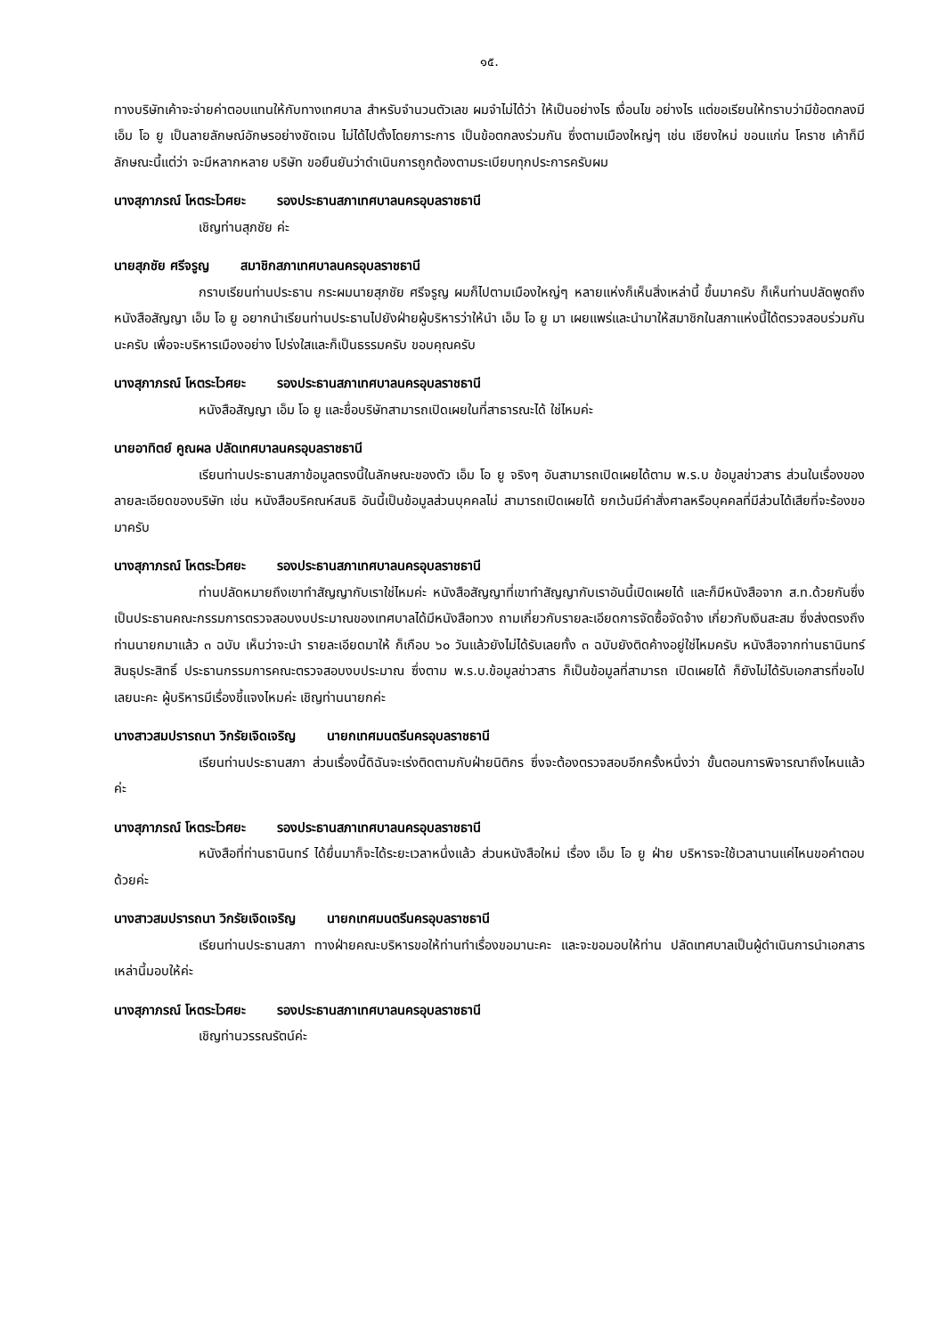๑๕.
ทางบริษัทเค้าจะจ่ายค่าตอบแทนให้กับทางเทศบาล สำหรับจำนวนตัวเลข ผมจำไม่ได้ว่า ให้เป็นอย่างไร เงื่อนไข อย่างไร แต่ขอเรียนให้ทราบว่ามีข้อตกลงมี เอ็ม โอ ยู เป็นลายลักษณ์อักษรอย่างชัดเจน ไม่ได้ไปตั้งโดยภาระการ เป็นข้อตกลงร่วมกัน ซึ่งตามเมืองใหญ่ๆ เช่น เชียงใหม่ ขอนแก่น โคราช เค้าก็มีลักษณะนี้แต่ว่า จะมีหลากหลาย บริษัท ขอยืนยันว่าดำเนินการถูกต้องตามระเบียบทุกประการครับผม
นางสุภาภรณ์ โหตระไวศยะ รองประธานสภาเทศบาลนครอุบลราชธานี
เชิญท่านสุภชัย ค่ะ
นายสุภชัย ศรีจรูญ สมาชิกสภาเทศบาลนครอุบลราชธานี
กราบเรียนท่านประธาน กระผมนายสุภชัย ศรีจรูญ ผมก็ไปตามเมืองใหญ่ๆ หลายแห่งก็เห็นสิ่งเหล่านี้ ขึ้นมาครับ ก็เห็นท่านปลัดพูดถึงหนังสือสัญญา เอ็ม โอ ยู อยากนำเรียนท่านประธานไปยังฝ่ายผู้บริหารว่าให้นำ เอ็ม โอ ยู มา เผยแพร่และนำมาให้สมาชิกในสภาแห่งนี้ได้ตรวจสอบร่วมกันนะครับ เพื่อจะบริหารเมืองอย่าง โปร่งใสและก็เป็นธรรมครับ ขอบคุณครับ
นางสุภาภรณ์ โหตระไวศยะ รองประธานสภาเทศบาลนครอุบลราชธานี
หนังสือสัญญา เอ็ม โอ ยู และชื่อบริษัทสามารถเปิดเผยในที่สาธารณะได้ ใช่ไหมค่ะ
นายอาทิตย์ คูณผล ปลัดเทศบาลนครอุบลราชธานี
เรียนท่านประธานสภาข้อมูลตรงนี้ในลักษณะของตัว เอ็ม โอ ยู จริงๆ อันสามารถเปิดเผยได้ตาม พ.ร.บ ข้อมูลข่าวสาร ส่วนในเรื่องของลายละเอียดของบริษัท เช่น หนังสือบริคณห์สนธิ อันนี้เป็นข้อมูลส่วนบุคคลไม่ สามารถเปิดเผยได้ ยกเว้นมีคำสั่งศาลหรือบุคคลที่มีส่วนได้เสียที่จะร้องขอมาครับ
นางสุภาภรณ์ โหตระไวศยะ รองประธานสภาเทศบาลนครอุบลราชธานี
ท่านปลัดหมายถึงเขาทำสัญญากับเราใช่ไหมค่ะ หนังสือสัญญาที่เขาทำสัญญากับเราอันนี้เปิดเผยได้ และก็มีหนังสือจาก ส.ท.ด้วยกันซึ่งเป็นประธานคณะกรรมการตรวจสอบงบประมาณของเทศบาลได้มีหนังสือทวง ถามเกี่ยวกับรายละเอียดการจัดซื้อจัดจ้าง เกี่ยวกับเงินสะสม ซึ่งส่งตรงถึงท่านนายกมาแล้ว ๓ ฉบับ เห็นว่าจะนำ รายละเอียดมาให้ ก็เกือบ ๖๐ วันแล้วยังไม่ได้รับเลยทั้ง ๓ ฉบับยังติดค้างอยู่ใช่ไหมครับ หนังสือจากท่านธานินทร์ สินธุประสิทธิ์ ประธานกรรมการคณะตรวจสอบงบประมาณ ซึ่งตาม พ.ร.บ.ข้อมูลข่าวสาร ก็เป็นข้อมูลที่สามารถ เปิดเผยได้ ก็ยังไม่ได้รับเอกสารที่ขอไปเลยนะคะ ผู้บริหารมีเรื่องชี้แจงไหมค่ะ เชิญท่านนายกค่ะ
นางสาวสมปรารถนา วิกรัยเจิดเจริญ นายกเทศมนตรีนครอุบลราชธานี
เรียนท่านประธานสภา ส่วนเรื่องนี้ดิฉันจะเร่งติดตามกับฝ่ายนิติกร ซึ่งจะต้องตรวจสอบอีกครั้งหนึ่งว่า ขั้นตอนการพิจารณาถึงไหนแล้วค่ะ
นางสุภาภรณ์ โหตระไวศยะ รองประธานสภาเทศบาลนครอุบลราชธานี
หนังสือที่ท่านธานินทร์ ได้ยื่นมาก็จะได้ระยะเวลาหนึ่งแล้ว ส่วนหนังสือใหม่ เรื่อง เอ็ม โอ ยู ฝ่าย บริหารจะใช้เวลานานแค่ไหนขอคำตอบด้วยค่ะ
นางสาวสมปรารถนา วิกรัยเจิดเจริญ นายกเทศมนตรีนครอุบลราชธานี
เรียนท่านประธานสภา ทางฝ่ายคณะบริหารขอให้ท่านทำเรื่องขอมานะคะ และจะขอมอบให้ท่าน ปลัดเทศบาลเป็นผู้ดำเนินการนำเอกสารเหล่านี้มอบให้ค่ะ
นางสุภาภรณ์ โหตระไวศยะ รองประธานสภาเทศบาลนครอุบลราชธานี
เชิญท่านวรรณรัตน์ค่ะ